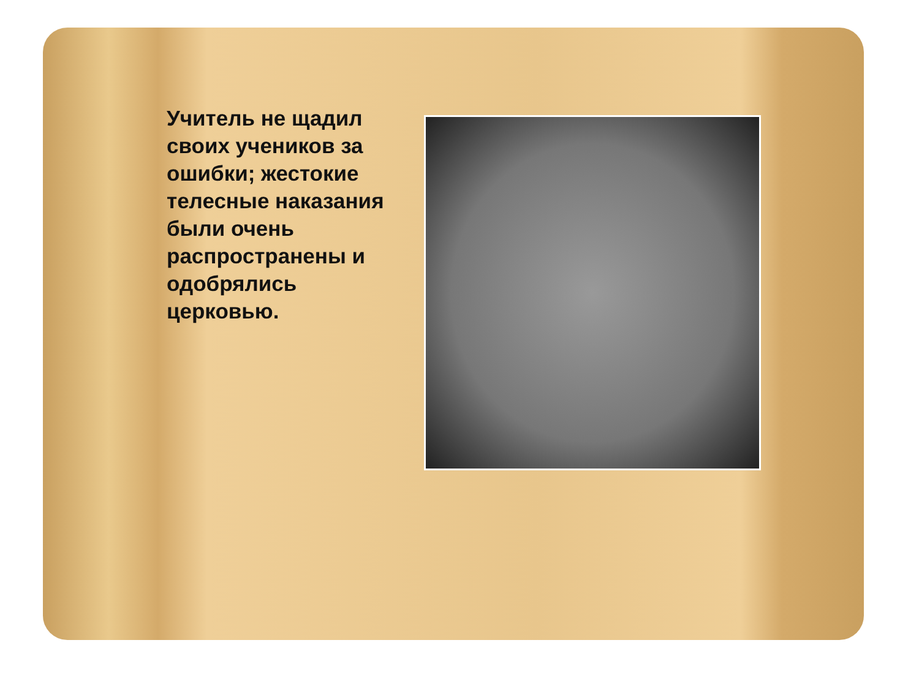Учитель не щадил своих учеников за ошибки; жестокие телесные наказания были очень распространены и одобрялись церковью.